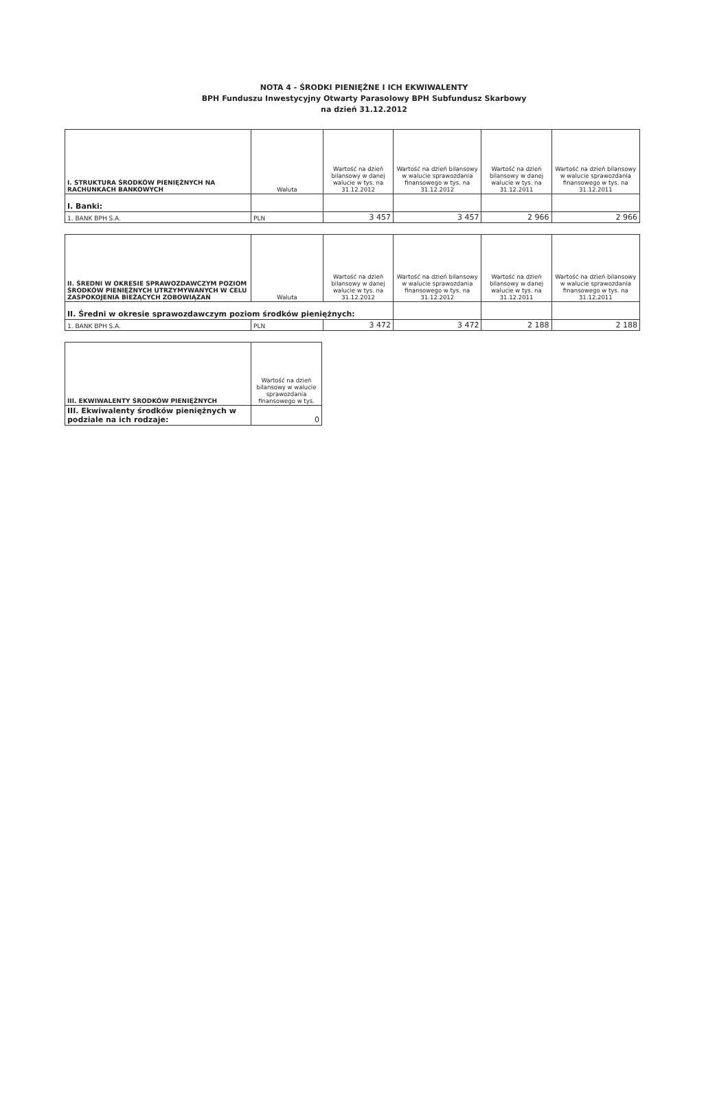NOTA 4 - ŚRODKI PIENIĘŻNE I ICH EKWIWALENTY
BPH Funduszu Inwestycyjny Otwarty Parasolowy BPH Subfundusz Skarbowy
na dzień 31.12.2012
| I. STRUKTURA ŚRODKÓW PIENIĘŻNYCH NA RACHUNKACH BANKOWYCH | Waluta | Wartość na dzień bilansowy w danej walucie w tys. na 31.12.2012 | Wartość na dzień bilansowy w walucie sprawozdania finansowego w tys. na 31.12.2012 | Wartość na dzień bilansowy w danej walucie w tys. na 31.12.2011 | Wartość na dzień bilansowy w walucie sprawozdania finansowego w tys. na 31.12.2011 |
| --- | --- | --- | --- | --- | --- |
| I. Banki: | | | | | |
| 1. BANK BPH S.A. | PLN | 3 457 | 3 457 | 2 966 | 2 966 |
| II. ŚREDNI W OKRESIE SPRAWOZDAWCZYM POZIOM ŚRODKÓW PIENIĘŻNYCH UTRZYMYWANYCH W CELU ZASPOKOJENIA BIEŻĄCYCH ZOBOWIĄZAŃ | Waluta | Wartość na dzień bilansowy w danej walucie w tys. na 31.12.2012 | Wartość na dzień bilansowy w walucie sprawozdania finansowego w tys. na 31.12.2012 | Wartość na dzień bilansowy w danej walucie w tys. na 31.12.2011 | Wartość na dzień bilansowy w walucie sprawozdania finansowego w tys. na 31.12.2011 |
| --- | --- | --- | --- | --- | --- |
| II. Średni w okresie sprawozdawczym poziom środków pieniężnych: | | | | | |
| 1. BANK BPH S.A. | PLN | 3 472 | 3 472 | 2 188 | 2 188 |
| III. EKWIWALENTY ŚRODKÓW PIENIĘŻNYCH | Wartość na dzień bilansowy w walucie sprawozdania finansowego w tys. |
| --- | --- |
| III. Ekwiwalenty środków pieniężnych w podziale na ich rodzaje: | 0 |